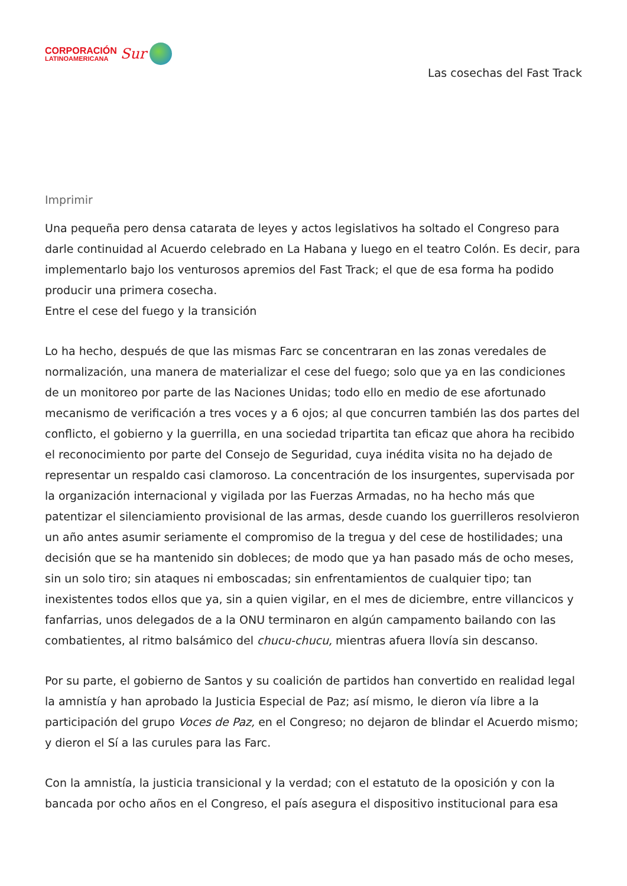CORPORACIÓN
LATINOAMERICANA
Sur
Las cosechas del Fast Track
Imprimir
Una pequeña pero densa catarata de leyes y actos legislativos ha soltado el Congreso para darle continuidad al Acuerdo celebrado en La Habana y luego en el teatro Colón. Es decir, para implementarlo bajo los venturosos apremios del Fast Track; el que de esa forma ha podido producir una primera cosecha.
Entre el cese del fuego y la transición
Lo ha hecho, después de que las mismas Farc se concentraran en las zonas veredales de normalización, una manera de materializar el cese del fuego; solo que ya en las condiciones de un monitoreo por parte de las Naciones Unidas; todo ello en medio de ese afortunado mecanismo de verificación a tres voces y a 6 ojos; al que concurren también las dos partes del conflicto, el gobierno y la guerrilla, en una sociedad tripartita tan eficaz que ahora ha recibido el reconocimiento por parte del Consejo de Seguridad, cuya inédita visita no ha dejado de representar un respaldo casi clamoroso. La concentración de los insurgentes, supervisada por la organización internacional y vigilada por las Fuerzas Armadas, no ha hecho más que patentizar el silenciamiento provisional de las armas, desde cuando los guerrilleros resolvieron un año antes asumir seriamente el compromiso de la tregua y del cese de hostilidades; una decisión que se ha mantenido sin dobleces; de modo que ya han pasado más de ocho meses, sin un solo tiro; sin ataques ni emboscadas; sin enfrentamientos de cualquier tipo; tan inexistentes todos ellos que ya, sin a quien vigilar, en el mes de diciembre, entre villancicos y fanfarrias, unos delegados de a la ONU terminaron en algún campamento bailando con las combatientes, al ritmo balsámico del chucu-chucu, mientras afuera llovía sin descanso.
Por su parte, el gobierno de Santos y su coalición de partidos han convertido en realidad legal la amnistía y han aprobado la Justicia Especial de Paz; así mismo, le dieron vía libre a la participación del grupo Voces de Paz, en el Congreso; no dejaron de blindar el Acuerdo mismo; y dieron el Sí a las curules para las Farc.
Con la amnistía, la justicia transicional y la verdad; con el estatuto de la oposición y con la bancada por ocho años en el Congreso, el país asegura el dispositivo institucional para esa